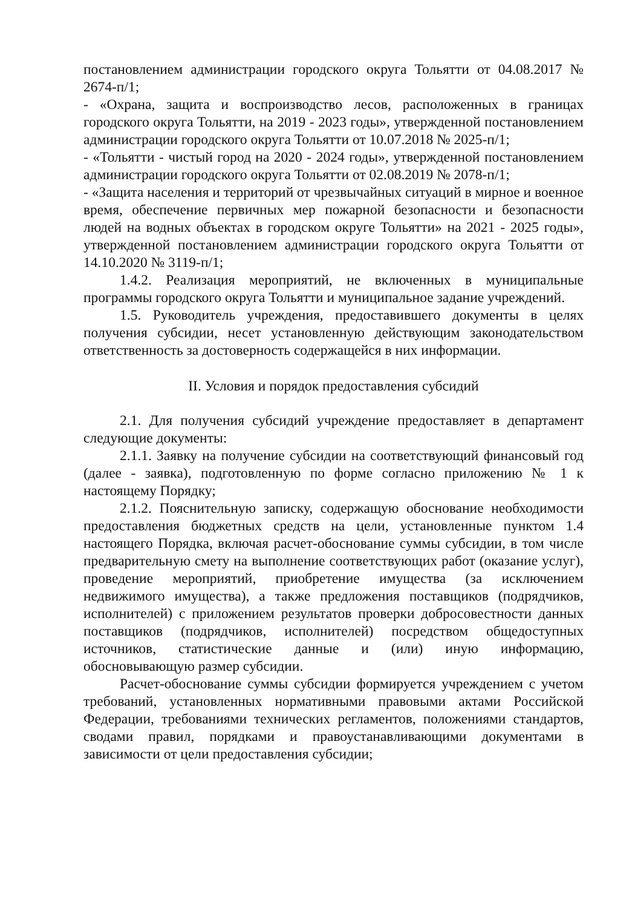постановлением администрации городского округа Тольятти от 04.08.2017 № 2674-п/1;
- «Охрана, защита и воспроизводство лесов, расположенных в границах городского округа Тольятти, на 2019 - 2023 годы», утвержденной постановлением администрации городского округа Тольятти от 10.07.2018 № 2025-п/1;
- «Тольятти - чистый город на 2020 - 2024 годы», утвержденной постановлением администрации городского округа Тольятти от 02.08.2019 № 2078-п/1;
- «Защита населения и территорий от чрезвычайных ситуаций в мирное и военное время, обеспечение первичных мер пожарной безопасности и безопасности людей на водных объектах в городском округе Тольятти» на 2021 - 2025 годы», утвержденной постановлением администрации городского округа Тольятти от 14.10.2020 № 3119-п/1;
1.4.2. Реализация мероприятий, не включенных в муниципальные программы городского округа Тольятти и муниципальное задание учреждений.
1.5. Руководитель учреждения, предоставившего документы в целях получения субсидии, несет установленную действующим законодательством ответственность за достоверность содержащейся в них информации.
II. Условия и порядок предоставления субсидий
2.1. Для получения субсидий учреждение предоставляет в департамент следующие документы:
2.1.1. Заявку на получение субсидии на соответствующий финансовый год (далее - заявка), подготовленную по форме согласно приложению № 1 к настоящему Порядку;
2.1.2. Пояснительную записку, содержащую обоснование необходимости предоставления бюджетных средств на цели, установленные пунктом 1.4 настоящего Порядка, включая расчет-обоснование суммы субсидии, в том числе предварительную смету на выполнение соответствующих работ (оказание услуг), проведение мероприятий, приобретение имущества (за исключением недвижимого имущества), а также предложения поставщиков (подрядчиков, исполнителей) с приложением результатов проверки добросовестности данных поставщиков (подрядчиков, исполнителей) посредством общедоступных источников, статистические данные и (или) иную информацию, обосновывающую размер субсидии.
Расчет-обоснование суммы субсидии формируется учреждением с учетом требований, установленных нормативными правовыми актами Российской Федерации, требованиями технических регламентов, положениями стандартов, сводами правил, порядками и правоустанавливающими документами в зависимости от цели предоставления субсидии;